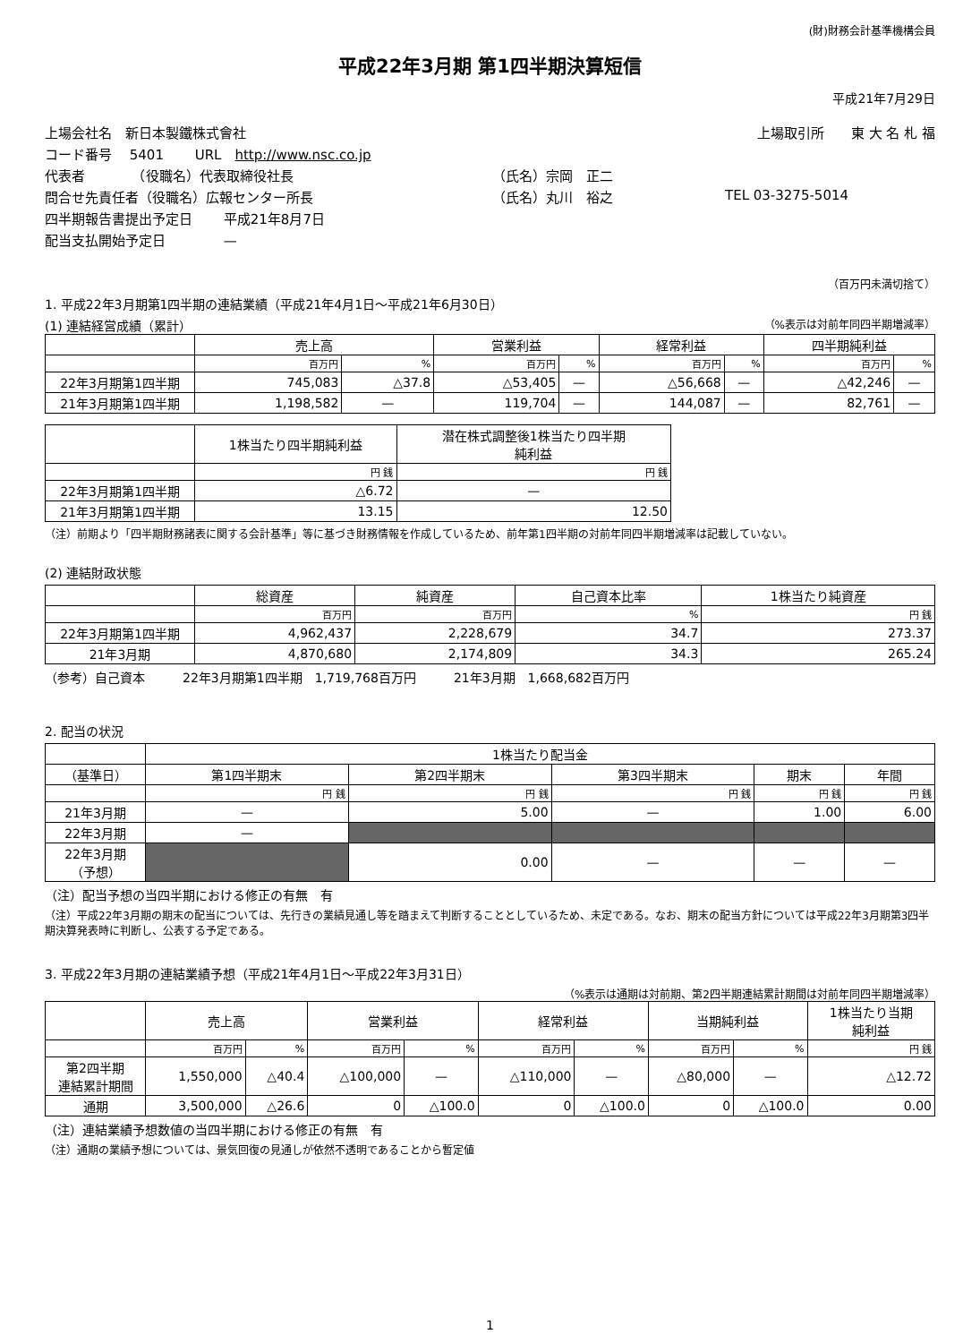(財)財務会計基準機構会員
平成22年3月期 第1四半期決算短信
平成21年7月29日
上場会社名　新日本製鐵株式會社 上場取引所　　東 大 名 札 福
コード番号　 5401　　 URL　http://www.nsc.co.jp
代表者　　　　（役職名）代表取締役社長 （氏名）宗岡　正二
問合せ先責任者（役職名）広報センター所長 （氏名）丸川　裕之 TEL 03-3275-5014
四半期報告書提出予定日　　 平成21年8月7日
配当支払開始予定日　　　　 —
（百万円未満切捨て）
1. 平成22年3月期第1四半期の連結業績（平成21年4月1日～平成21年6月30日）
(1) 連結経営成績（累計） （%表示は対前年同四半期増減率）
| | 売上高 | | 営業利益 | | 経常利益 | | 四半期純利益 | |
| --- | --- | --- | --- | --- | --- | --- | --- | --- |
| | 百万円 | % | 百万円 | % | 百万円 | % | 百万円 | % |
| 22年3月期第1四半期 | 745,083 | △37.8 | △53,405 | — | △56,668 | — | △42,246 | — |
| 21年3月期第1四半期 | 1,198,582 | — | 119,704 | — | 144,087 | — | 82,761 | — |
| | 1株当たり四半期純利益 | 潜在株式調整後1株当たり四半期 純利益 |
| --- | --- | --- |
| | 円 銭 | 円 銭 |
| 22年3月期第1四半期 | △6.72 | — |
| 21年3月期第1四半期 | 13.15 | 12.50 |
（注）前期より「四半期財務諸表に関する会計基準」等に基づき財務情報を作成しているため、前年第1四半期の対前年同四半期増減率は記載していない。
(2) 連結財政状態
| | 総資産 | 純資産 | 自己資本比率 | 1株当たり純資産 |
| --- | --- | --- | --- | --- |
| | 百万円 | 百万円 | % | 円 銭 |
| 22年3月期第1四半期 | 4,962,437 | 2,228,679 | 34.7 | 273.37 |
| 21年3月期 | 4,870,680 | 2,174,809 | 34.3 | 265.24 |
（参考）自己資本　　　22年3月期第1四半期　1,719,768百万円　　　21年3月期　1,668,682百万円
2. 配当の状況
| | 1株当たり配当金 | | | | |
| --- | --- | --- | --- | --- | --- |
| （基準日） | 第1四半期末 | 第2四半期末 | 第3四半期末 | 期末 | 年間 |
| | 円 銭 | 円 銭 | 円 銭 | 円 銭 | 円 銭 |
| 21年3月期 | — | 5.00 | — | 1.00 | 6.00 |
| 22年3月期 | — | | | | |
| 22年3月期 （予想） | | 0.00 | — | — | — |
（注）配当予想の当四半期における修正の有無　有
（注）平成22年3月期の期末の配当については、先行きの業績見通し等を踏まえて判断することとしているため、未定である。なお、期末の配当方針については平成22年3月期第3四半期決算発表時に判断し、公表する予定である。
3. 平成22年3月期の連結業績予想（平成21年4月1日～平成22年3月31日）
（%表示は通期は対前期、第2四半期連結累計期間は対前年同四半期増減率）
| | 売上高 | | 営業利益 | | 経常利益 | | 当期純利益 | | 1株当たり当期 純利益 |
| --- | --- | --- | --- | --- | --- | --- | --- | --- | --- |
| | 百万円 | % | 百万円 | % | 百万円 | % | 百万円 | % | 円 銭 |
| 第2四半期 連結累計期間 | 1,550,000 | △40.4 | △100,000 | — | △110,000 | — | △80,000 | — | △12.72 |
| 通期 | 3,500,000 | △26.6 | 0 | △100.0 | 0 | △100.0 | 0 | △100.0 | 0.00 |
（注）連結業績予想数値の当四半期における修正の有無　有
（注）通期の業績予想については、景気回復の見通しが依然不透明であることから暫定値
1